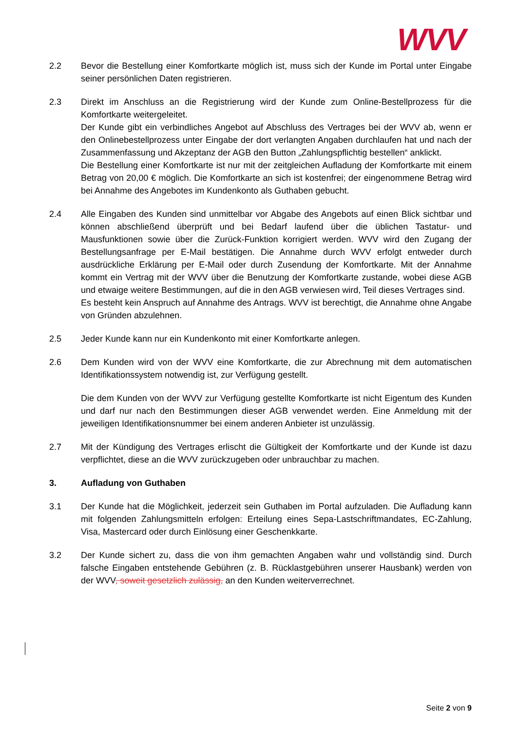WVV
2.2 Bevor die Bestellung einer Komfortkarte möglich ist, muss sich der Kunde im Portal unter Eingabe seiner persönlichen Daten registrieren.
2.3 Direkt im Anschluss an die Registrierung wird der Kunde zum Online-Bestellprozess für die Komfortkarte weitergeleitet.
Der Kunde gibt ein verbindliches Angebot auf Abschluss des Vertrages bei der WVV ab, wenn er den Onlinebestellprozess unter Eingabe der dort verlangten Angaben durchlaufen hat und nach der Zusammenfassung und Akzeptanz der AGB den Button „Zahlungspflichtig bestellen“ anklickt.
Die Bestellung einer Komfortkarte ist nur mit der zeitgleichen Aufladung der Komfortkarte mit einem Betrag von 20,00 € möglich. Die Komfortkarte an sich ist kostenfrei; der eingenommene Betrag wird bei Annahme des Angebotes im Kundenkonto als Guthaben gebucht.
2.4 Alle Eingaben des Kunden sind unmittelbar vor Abgabe des Angebots auf einen Blick sichtbar und können abschließend überprüft und bei Bedarf laufend über die üblichen Tastatur- und Mausfunktionen sowie über die Zurück-Funktion korrigiert werden. WVV wird den Zugang der Bestellungsanfrage per E-Mail bestätigen. Die Annahme durch WVV erfolgt entweder durch ausdrückliche Erklärung per E-Mail oder durch Zusendung der Komfortkarte. Mit der Annahme kommt ein Vertrag mit der WVV über die Benutzung der Komfortkarte zustande, wobei diese AGB und etwaige weitere Bestimmungen, auf die in den AGB verwiesen wird, Teil dieses Vertrages sind.
Es besteht kein Anspruch auf Annahme des Antrags. WVV ist berechtigt, die Annahme ohne Angabe von Gründen abzulehnen.
2.5 Jeder Kunde kann nur ein Kundenkonto mit einer Komfortkarte anlegen.
2.6 Dem Kunden wird von der WVV eine Komfortkarte, die zur Abrechnung mit dem automatischen Identifikationssystem notwendig ist, zur Verfügung gestellt.
Die dem Kunden von der WVV zur Verfügung gestellte Komfortkarte ist nicht Eigentum des Kunden und darf nur nach den Bestimmungen dieser AGB verwendet werden. Eine Anmeldung mit der jeweiligen Identifikationsnummer bei einem anderen Anbieter ist unzulässig.
2.7 Mit der Kündigung des Vertrages erlischt die Gültigkeit der Komfortkarte und der Kunde ist dazu verpflichtet, diese an die WVV zurückzugeben oder unbrauchbar zu machen.
3. Aufladung von Guthaben
3.1 Der Kunde hat die Möglichkeit, jederzeit sein Guthaben im Portal aufzuladen. Die Aufladung kann mit folgenden Zahlungsmitteln erfolgen: Erteilung eines Sepa-Lastschriftmandates, EC-Zahlung, Visa, Mastercard oder durch Einlösung einer Geschenkkarte.
3.2 Der Kunde sichert zu, dass die von ihm gemachten Angaben wahr und vollständig sind. Durch falsche Eingaben entstehende Gebühren (z. B. Rücklastgebühren unserer Hausbank) werden von der WVV, soweit gesetzlich zulässig, an den Kunden weiterverrechnet.
Seite 2 von 9